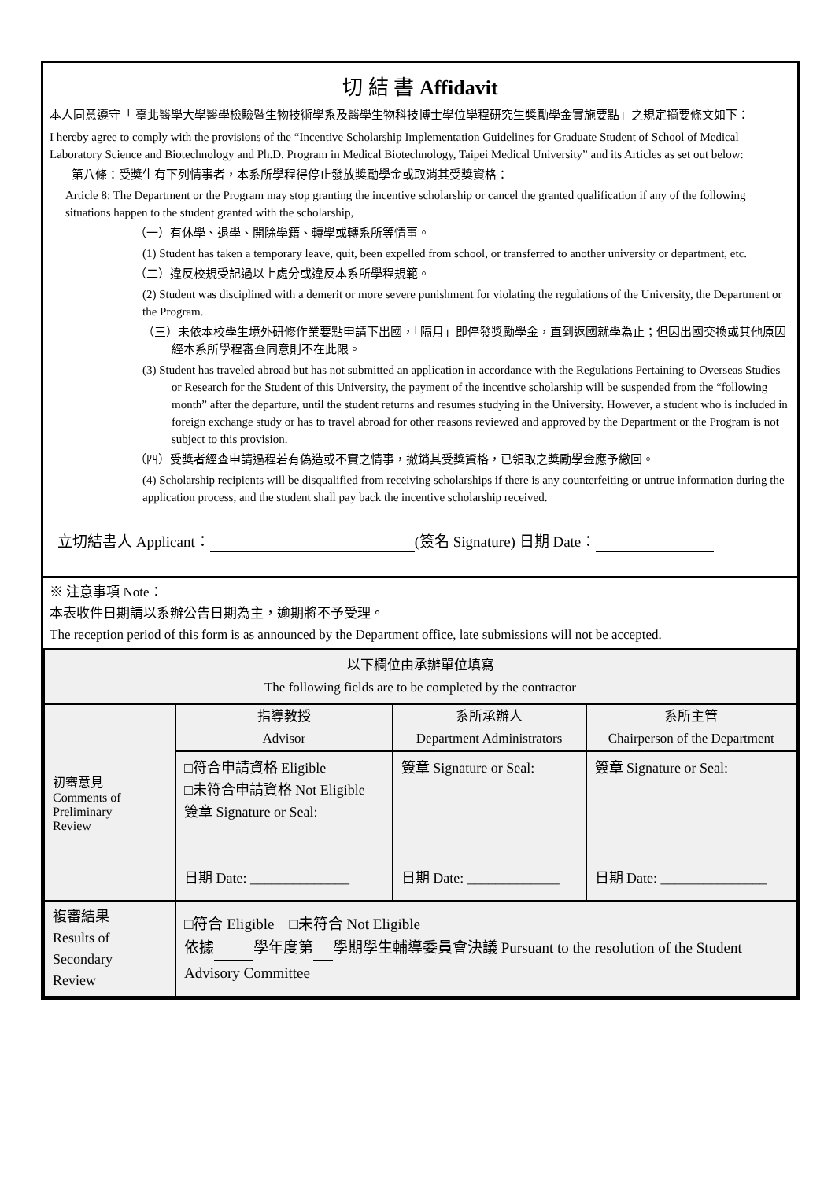切 結 書 Affidavit
本人同意遵守「 臺北醫學大學醫學檢驗暨生物技術學系及醫學生物科技博士學位學程研究生獎勵學金實施要點」之規定摘要條文如下：
I hereby agree to comply with the provisions of the “Incentive Scholarship Implementation Guidelines for Graduate Student of School of Medical Laboratory Science and Biotechnology and Ph.D. Program in Medical Biotechnology, Taipei Medical University” and its Articles as set out below:
第八條：受獎生有下列情事者，本系所學程得停止發放獎勵學金或取消其受獎資格：
Article 8: The Department or the Program may stop granting the incentive scholarship or cancel the granted qualification if any of the following situations happen to the student granted with the scholarship,
（一）有休學、退學、開除學籍、轉學或轉系所等情事。
(1) Student has taken a temporary leave, quit, been expelled from school, or transferred to another university or department, etc.
（二）違反校規受記過以上處分或違反本系所學程規範。
(2) Student was disciplined with a demerit or more severe punishment for violating the regulations of the University, the Department or the Program.
（三）未依本校學生境外研修作業要點申請下出國，「隔月」即停發獎勵學金，直到返國就學為止；但因出國交換或其他原因經本系所學程審查同意則不在此限。
(3) Student has traveled abroad but has not submitted an application in accordance with the Regulations Pertaining to Overseas Studies or Research for the Student of this University, the payment of the incentive scholarship will be suspended from the “following month” after the departure, until the student returns and resumes studying in the University. However, a student who is included in foreign exchange study or has to travel abroad for other reasons reviewed and approved by the Department or the Program is not subject to this provision.
（四）受獎者經查申請過程若有偽造或不實之情事，撤銷其受獎資格，已領取之獎勵學金應予繳回。
(4) Scholarship recipients will be disqualified from receiving scholarships if there is any counterfeiting or untrue information during the application process, and the student shall pay back the incentive scholarship received.
立切結書人 Applicant： (簽名 Signature) 日期 Date：
※ 注意事項 Note：
本表收件日期請以系辦公告日期為主，逾期將不予受理。
The reception period of this form is as announced by the Department office, late submissions will not be accepted.
| 以下欄位由承辦單位填寫 The following fields are to be completed by the contractor | | | |
| 初審意見 Comments of Preliminary Review | 指導教授 Advisor | 系所承辦人 Department Administrators | 系所主管 Chairperson of the Department |
| | □符合申請資格 Eligible □未符合申請資格 Not Eligible 簽章 Signature or Seal: 日期 Date: ______________ | 簽章 Signature or Seal: 日期 Date: _____________ | 簽章 Signature or Seal: 日期 Date: _______________ |
| 複審結果 Results of Secondary Review | □符合 Eligible □未符合 Not Eligible 依據 學年度第 學期學生輔導委員會決議 Pursuant to the resolution of the Student Advisory Committee | | |